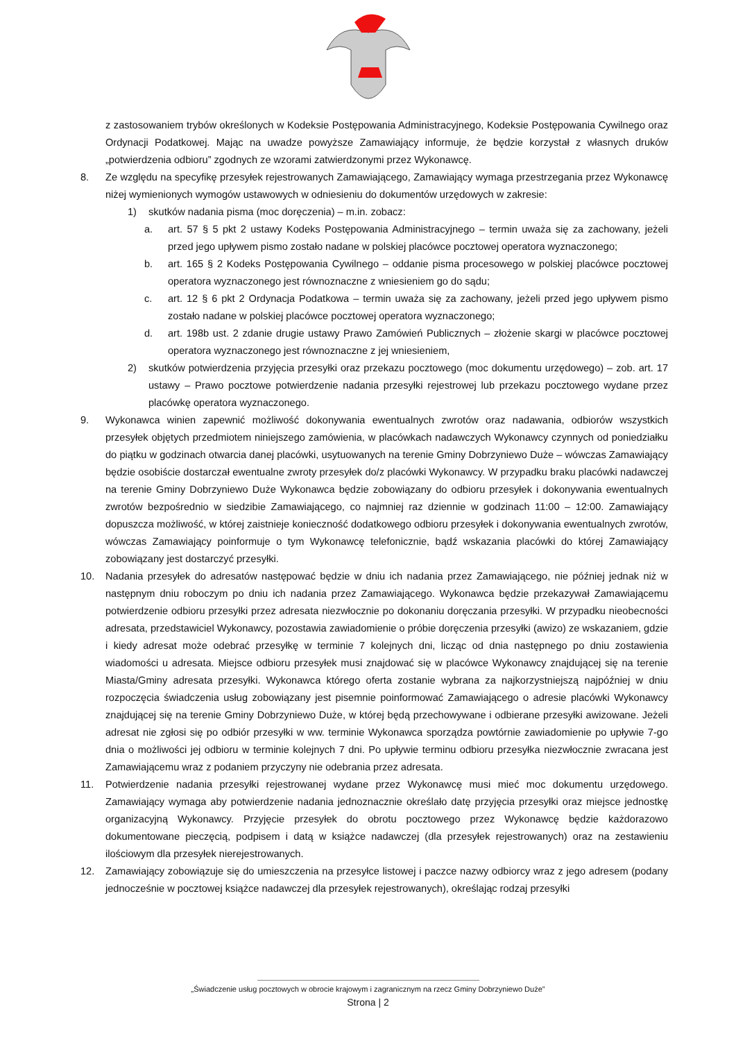z zastosowaniem trybów określonych w Kodeksie Postępowania Administracyjnego, Kodeksie Postępowania Cywilnego oraz Ordynacji Podatkowej. Mając na uwadze powyższe Zamawiający informuje, że będzie korzystał z własnych druków „potwierdzenia odbioru” zgodnych ze wzorami zatwierdzonymi przez Wykonawcę.
8. Ze względu na specyfikę przesyłek rejestrowanych Zamawiającego, Zamawiający wymaga przestrzegania przez Wykonawcę niżej wymienionych wymogów ustawowych w odniesieniu do dokumentów urzędowych w zakresie:
1) skutków nadania pisma (moc doręczenia) – m.in. zobacz:
a. art. 57 § 5 pkt 2 ustawy Kodeks Postępowania Administracyjnego – termin uważa się za zachowany, jeżeli przed jego upływem pismo zostało nadane w polskiej placówce pocztowej operatora wyznaczonego;
b. art. 165 § 2 Kodeks Postępowania Cywilnego – oddanie pisma procesowego w polskiej placówce pocztowej operatora wyznaczonego jest równoznaczne z wniesieniem go do sądu;
c. art. 12 § 6 pkt 2 Ordynacja Podatkowa – termin uważa się za zachowany, jeżeli przed jego upływem pismo zostało nadane w polskiej placówce pocztowej operatora wyznaczonego;
d. art. 198b ust. 2 zdanie drugie ustawy Prawo Zamówień Publicznych – złożenie skargi w placówce pocztowej operatora wyznaczonego jest równoznaczne z jej wniesieniem,
2) skutków potwierdzenia przyjęcia przesyłki oraz przekazu pocztowego (moc dokumentu urzędowego) – zob. art. 17 ustawy – Prawo pocztowe potwierdzenie nadania przesyłki rejestrowej lub przekazu pocztowego wydane przez placówkę operatora wyznaczonego.
9. Wykonawca winien zapewnić możliwość dokonywania ewentualnych zwrotów oraz nadawania, odbiorów wszystkich przesyłek objętych przedmiotem niniejszego zamówienia, w placówkach nadawczych Wykonawcy czynnych od poniedziałku do piątku w godzinach otwarcia danej placówki, usytuowanych na terenie Gminy Dobrzyniewo Duże – wówczas Zamawiający będzie osobiście dostarczał ewentualne zwroty przesyłek do/z placówki Wykonawcy. W przypadku braku placówki nadawczej na terenie Gminy Dobrzyniewo Duże Wykonawca będzie zobowiązany do odbioru przesyłek i dokonywania ewentualnych zwrotów bezpośrednio w siedzibie Zamawiającego, co najmniej raz dziennie w godzinach 11:00 – 12:00. Zamawiający dopuszcza możliwość, w której zaistnieje konieczność dodatkowego odbioru przesyłek i dokonywania ewentualnych zwrotów, wówczas Zamawiający poinformuje o tym Wykonawcę telefonicznie, bądź wskazania placówki do której Zamawiający zobowiązany jest dostarczyć przesyłki.
10. Nadania przesyłek do adresatów następować będzie w dniu ich nadania przez Zamawiającego, nie później jednak niż w następnym dniu roboczym po dniu ich nadania przez Zamawiającego. Wykonawca będzie przekazywał Zamawiającemu potwierdzenie odbioru przesyłki przez adresata niezwłocznie po dokonaniu doręczania przesyłki. W przypadku nieobecności adresata, przedstawiciel Wykonawcy, pozostawia zawiadomienie o próbie doręczenia przesyłki (awizo) ze wskazaniem, gdzie i kiedy adresat może odebrać przesyłkę w terminie 7 kolejnych dni, licząc od dnia następnego po dniu zostawienia wiadomości u adresata. Miejsce odbioru przesyłek musi znajdować się w placówce Wykonawcy znajdującej się na terenie Miasta/Gminy adresata przesyłki. Wykonawca którego oferta zostanie wybrana za najkorzystniejszą najpóźniej w dniu rozpoczęcia świadczenia usług zobowiązany jest pisemnie poinformować Zamawiającego o adresie placówki Wykonawcy znajdującej się na terenie Gminy Dobrzyniewo Duże, w której będą przechowywane i odbierane przesyłki awizowane. Jeżeli adresat nie zgłosi się po odbiór przesyłki w ww. terminie Wykonawca sporządza powtórnie zawiadomienie po upływie 7-go dnia o możliwości jej odbioru w terminie kolejnych 7 dni. Po upływie terminu odbioru przesyłka niezwłocznie zwracana jest Zamawiającemu wraz z podaniem przyczyny nie odebrania przez adresata.
11. Potwierdzenie nadania przesyłki rejestrowanej wydane przez Wykonawcę musi mieć moc dokumentu urzędowego. Zamawiający wymaga aby potwierdzenie nadania jednoznacznie określało datę przyjęcia przesyłki oraz miejsce jednostkę organizacyjną Wykonawcy. Przyjęcie przesyłek do obrotu pocztowego przez Wykonawcę będzie każdorazowo dokumentowane pieczęcią, podpisem i datą w książce nadawczej (dla przesyłek rejestrowanych) oraz na zestawieniu ilościowym dla przesyłek nierejestrowanych.
12. Zamawiający zobowiązuje się do umieszczenia na przesyłce listowej i paczce nazwy odbiorcy wraz z jego adresem (podany jednocześnie w pocztowej książce nadawczej dla przesyłek rejestrowanych), określając rodzaj przesyłki
„Świadczenie usług pocztowych w obrocie krajowym i zagranicznym na rzecz Gminy Dobrzyniewo Duże”
Strona | 2